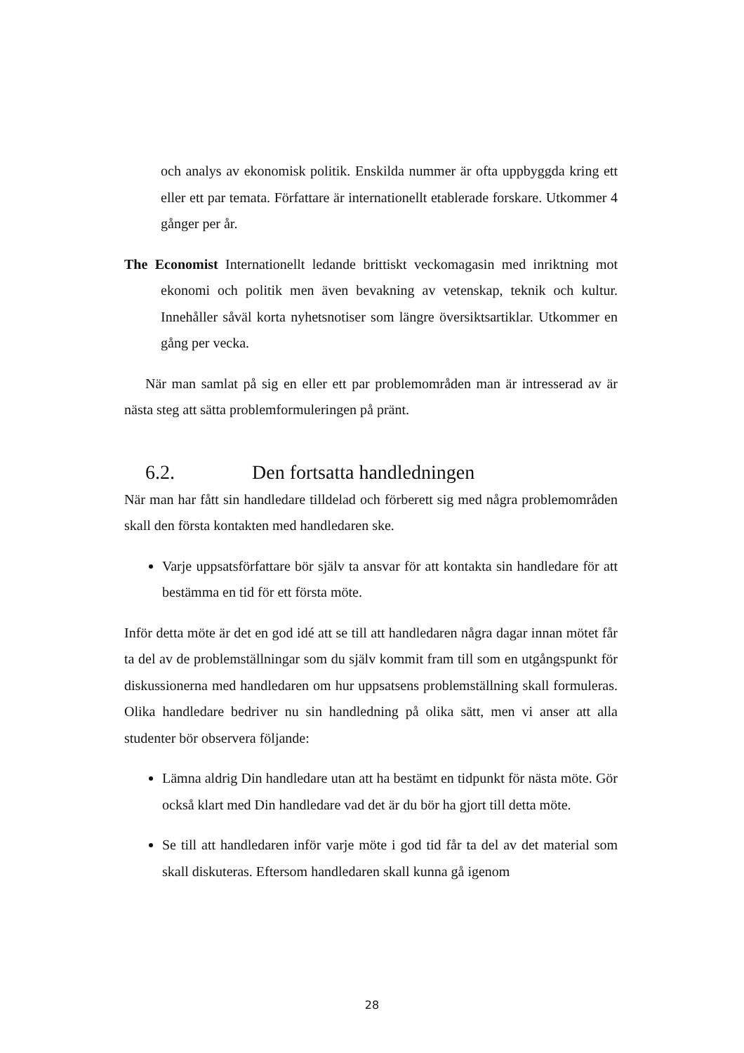och analys av ekonomisk politik. Enskilda nummer är ofta uppbyggda kring ett eller ett par temata. Författare är internationellt etablerade forskare. Utkommer 4 gånger per år.
The Economist Internationellt ledande brittiskt veckomagasin med inriktning mot ekonomi och politik men även bevakning av vetenskap, teknik och kultur. Innehåller såväl korta nyhetsnotiser som längre översiktsartiklar. Utkommer en gång per vecka.
När man samlat på sig en eller ett par problemområden man är intresserad av är nästa steg att sätta problemformuleringen på pränt.
6.2. Den fortsatta handledningen
När man har fått sin handledare tilldelad och förberett sig med några problemområden skall den första kontakten med handledaren ske.
Varje uppsatsförfattare bör själv ta ansvar för att kontakta sin handledare för att bestämma en tid för ett första möte.
Inför detta möte är det en god idé att se till att handledaren några dagar innan mötet får ta del av de problemställningar som du själv kommit fram till som en utgångspunkt för diskussionerna med handledaren om hur uppsatsens problemställning skall formuleras. Olika handledare bedriver nu sin handledning på olika sätt, men vi anser att alla studenter bör observera följande:
Lämna aldrig Din handledare utan att ha bestämt en tidpunkt för nästa möte. Gör också klart med Din handledare vad det är du bör ha gjort till detta möte.
Se till att handledaren inför varje möte i god tid får ta del av det material som skall diskuteras. Eftersom handledaren skall kunna gå igenom
28